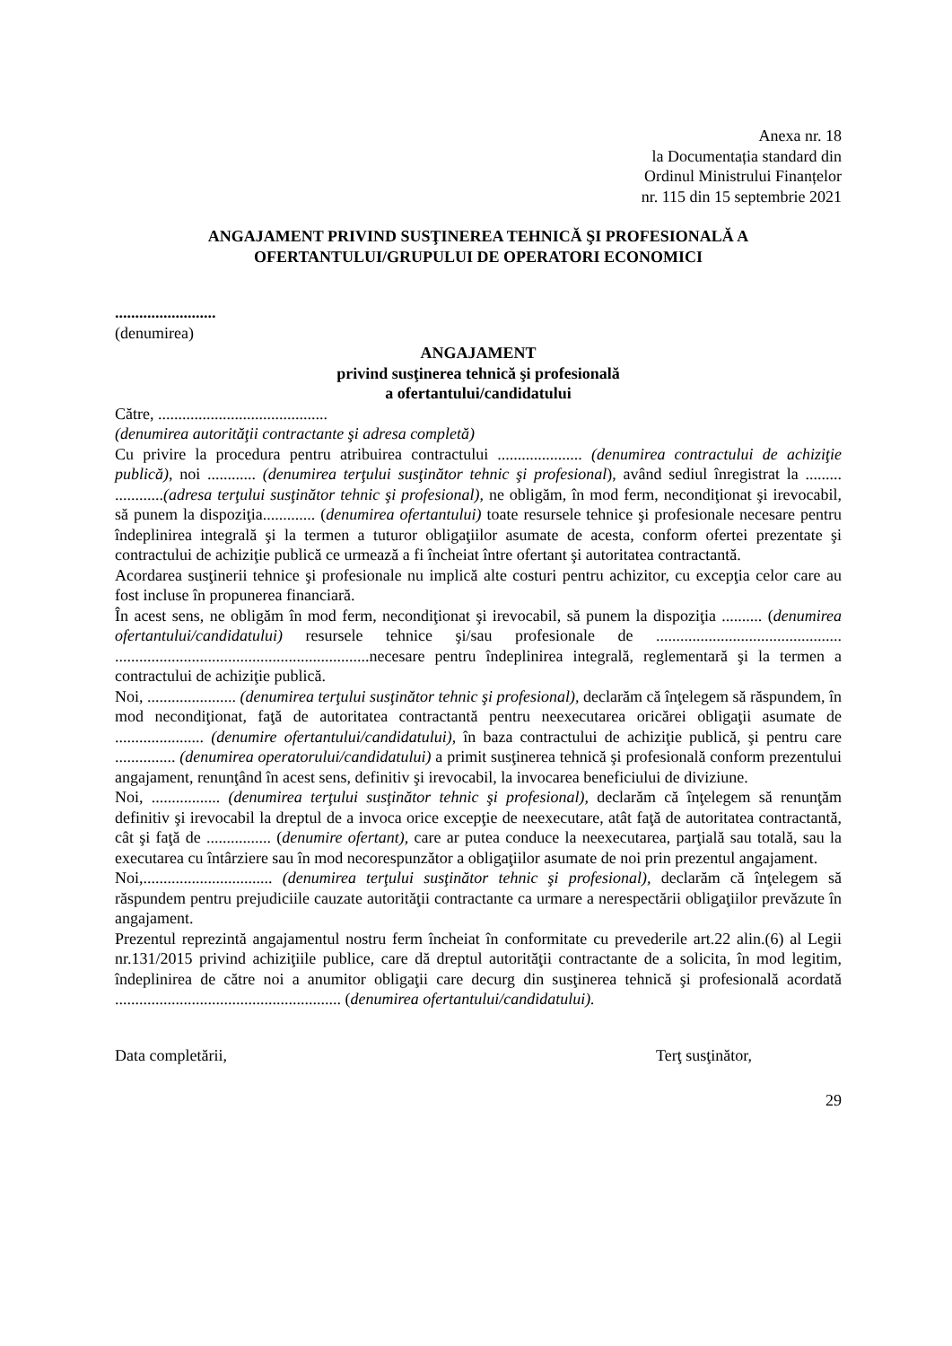Anexa nr. 18
la Documentația standard din
Ordinul Ministrului Finanțelor
nr. 115 din 15 septembrie 2021
ANGAJAMENT PRIVIND SUSŢINEREA TEHNICĂ ŞI PROFESIONALĂ A
OFERTANTULUI/GRUPULUI DE OPERATORI ECONOMICI
.........................
(denumirea)
ANGAJAMENT
privind susţinerea tehnică şi profesională
a ofertantului/candidatului
Către, ..........................................
(denumirea autorităţii contractante şi adresa completă)
Cu privire la procedura pentru atribuirea contractului ..................... (denumirea contractului de achiziţie publică), noi ............ (denumirea terţului susţinător tehnic şi profesional), având sediul înregistrat la ......... ............(adresa terţului susţinător tehnic şi profesional), ne obligăm, în mod ferm, necondiţionat şi irevocabil, să punem la dispoziţia............. (denumirea ofertantului) toate resursele tehnice şi profesionale necesare pentru îndeplinirea integrală şi la termen a tuturor obligaţiilor asumate de acesta, conform ofertei prezentate şi contractului de achiziţie publică ce urmează a fi încheiat între ofertant şi autoritatea contractantă.
Acordarea susţinerii tehnice şi profesionale nu implică alte costuri pentru achizitor, cu excepţia celor care au fost incluse în propunerea financiară.
În acest sens, ne obligăm în mod ferm, necondiţionat şi irevocabil, să punem la dispoziţia .......... (denumirea ofertantului/candidatului) resursele tehnice şi/sau profesionale de .............................................. ...............................................................necesare pentru îndeplinirea integrală, reglementară şi la termen a contractului de achiziţie publică.
Noi, ...................... (denumirea terţului susţinător tehnic şi profesional), declarăm că înţelegem să răspundem, în mod necondiţionat, faţă de autoritatea contractantă pentru neexecutarea oricărei obligaţii asumate de ...................... (denumire ofertantului/candidatului), în baza contractului de achiziţie publică, şi pentru care ............... (denumirea operatorului/candidatului) a primit susţinerea tehnică şi profesională conform prezentului angajament, renunţând în acest sens, definitiv şi irevocabil, la invocarea beneficiului de diviziune.
Noi, ................. (denumirea terţului susţinător tehnic şi profesional), declarăm că înţelegem să renunţăm definitiv şi irevocabil la dreptul de a invoca orice excepţie de neexecutare, atât faţă de autoritatea contractantă, cât şi faţă de ................ (denumire ofertant), care ar putea conduce la neexecutarea, parţială sau totală, sau la executarea cu întârziere sau în mod necorespunzător a obligaţiilor asumate de noi prin prezentul angajament.
Noi,................................ (denumirea terţului susţinător tehnic şi profesional), declarăm că înţelegem să răspundem pentru prejudiciile cauzate autorităţii contractante ca urmare a nerespectării obligaţiilor prevăzute în angajament.
Prezentul reprezintă angajamentul nostru ferm încheiat în conformitate cu prevederile art.22 alin.(6) al Legii nr.131/2015 privind achiziţiile publice, care dă dreptul autorităţii contractante de a solicita, în mod legitim, îndeplinirea de către noi a anumitor obligaţii care decurg din susţinerea tehnică şi profesională acordată ........................................................ (denumirea ofertantului/candidatului).
Data completării, Terţ susţinător,
29